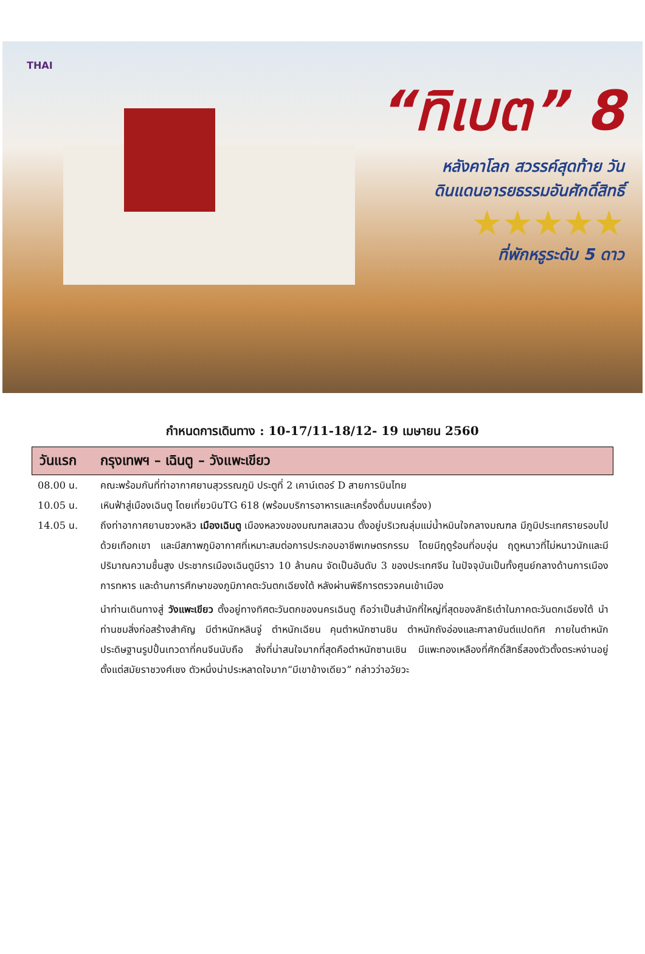THAI
“ทิเบต” 8
หลังคาโลก สวรรค์สุดท้าย วัน
ดินแดนอารยธรรมอันศักดิ์สิทธิ์
★★★★★
ที่พักหรูระดับ 5 ดาว
กำหนดการเดินทาง : 10-17/11-18/12- 19 เมษายน 2560
วันแรก กรุงเทพฯ – เฉินตู – วังแพะเขียว
08.00 น. คณะพร้อมกันที่ท่าอากาศยานสุวรรณภูมิ ประตูที่ 2 เคาน์เตอร์ D สายการบินไทย
10.05 น. เหินฟ้าสู่เมืองเฉินตู โดยเที่ยวบินTG 618 (พร้อมบริการอาหารและเครื่องดื่มบนเครื่อง)
14.05 น. ถึงท่าอากาศยานซวงหลิว เมืองเฉินตู เมืองหลวงของมณฑลเสฉวน ตั้งอยู่บริเวณลุ่มแม่น้ำหมินใจกลางมณฑล มีภูมิประเทศรายรอบไปด้วยเทือกเขา และมีสภาพภูมิอากาศที่เหมาะสมต่อการประกอบอาชีพเกษตรกรรม โดยมีฤดูร้อนที่อบอุ่น ฤดูหนาวที่ไม่หนาวนักและมีปริมาณความชื้นสูง ประชากรเมืองเฉินตูมีราว 10 ล้านคน จัดเป็นอันดับ 3 ของประเทศจีน ในปัจจุบันเป็นทั้งศูนย์กลางด้านการเมือง การทหาร และด้านการศึกษาของภูมิภาคตะวันตกเฉียงใต้ หลังผ่านพิธีการตรวจคนเข้าเมือง
นำท่านเดินทางสู่ วังแพะเขียว ตั้งอยู่ทางทิศตะวันตกของนครเฉินตู ถือว่าเป็นสำนักที่ใหญ่ที่สุดของลัทธิเต๋าในภาคตะวันตกเฉียงใต้ นำท่านชมสิ่งก่อสร้างสำคัญ มีตำหนักหลินจู่ ตำหนักเฉียน คุนตำหนักซานชิน ตำหนักถังอ่องและศาลายันต์แปดทิศ ภายในตำหนักประดิษฐานรูปปั้นเทวดาที่คนจีนนับถือ สิ่งที่น่าสนใจมากที่สุดคือตำหนักซานเชิน มีแพะทองเหลืองที่ศักดิ์สิทธิ์สองตัวตั้งตระหง่านอยู่ตั้งแต่สมัยราชวงศ์เชง ตัวหนึ่งน่าประหลาดใจมาก“มีเขาข้างเดียว” กล่าวว่าอวัยวะ